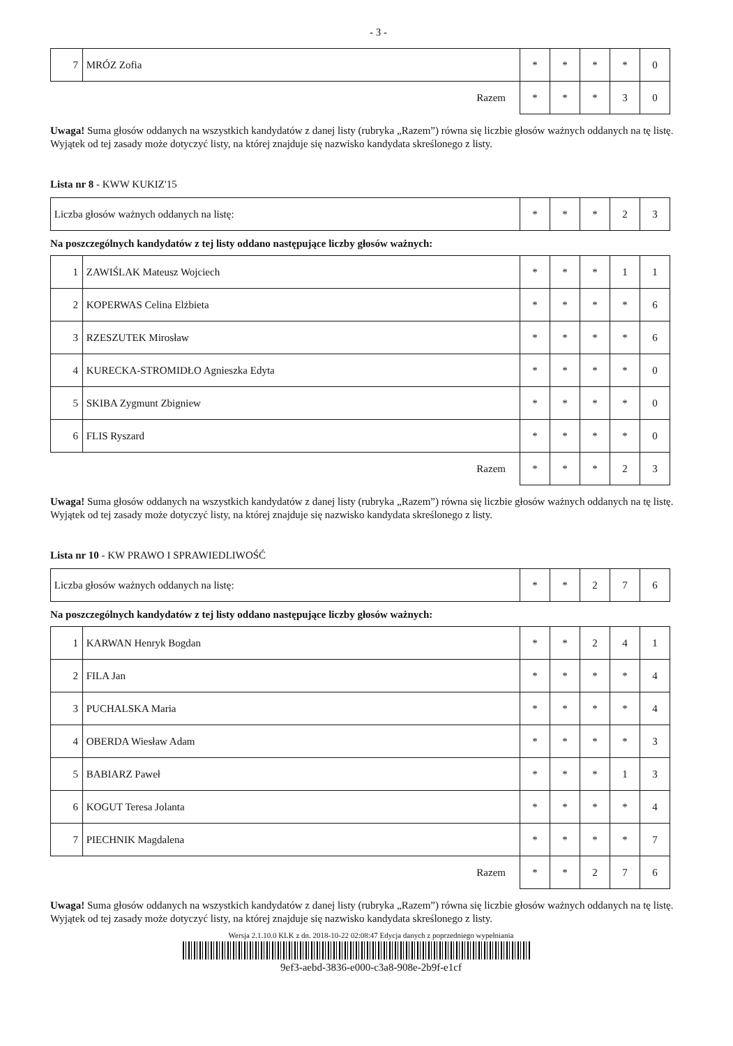- 3 -
| 7 | MRÓZ Zofia | * | * | * | * | 0 |
| Razem | | * | * | * | 3 | 0 |
Uwaga! Suma głosów oddanych na wszystkich kandydatów z danej listy (rubryka „Razem”) równa się liczbie głosów ważnych oddanych na tę listę. Wyjątek od tej zasady może dotyczyć listy, na której znajduje się nazwisko kandydata skreślonego z listy.
Lista nr 8 - KWW KUKIZ'15
| Liczba głosów ważnych oddanych na listę: | * | * | * | 2 | 3 |
Na poszczególnych kandydatów z tej listy oddano następujące liczby głosów ważnych:
| 1 | ZAWIŚLAK Mateusz Wojciech | * | * | * | 1 | 1 |
| 2 | KOPERWAS Celina Elżbieta | * | * | * | * | 6 |
| 3 | RZESZUTEK Mirosław | * | * | * | * | 6 |
| 4 | KURECKA-STROMIDŁO Agnieszka Edyta | * | * | * | * | 0 |
| 5 | SKIBA Zygmunt Zbigniew | * | * | * | * | 0 |
| 6 | FLIS Ryszard | * | * | * | * | 0 |
| Razem | | * | * | * | 2 | 3 |
Uwaga! Suma głosów oddanych na wszystkich kandydatów z danej listy (rubryka „Razem”) równa się liczbie głosów ważnych oddanych na tę listę. Wyjątek od tej zasady może dotyczyć listy, na której znajduje się nazwisko kandydata skreślonego z listy.
Lista nr 10 - KW PRAWO I SPRAWIEDLIWOŚĆ
| Liczba głosów ważnych oddanych na listę: | * | * | 2 | 7 | 6 |
Na poszczególnych kandydatów z tej listy oddano następujące liczby głosów ważnych:
| 1 | KARWAN Henryk Bogdan | * | * | 2 | 4 | 1 |
| 2 | FILA Jan | * | * | * | * | 4 |
| 3 | PUCHALSKA Maria | * | * | * | * | 4 |
| 4 | OBERDA Wiesław Adam | * | * | * | * | 3 |
| 5 | BABIARZ Paweł | * | * | * | 1 | 3 |
| 6 | KOGUT Teresa Jolanta | * | * | * | * | 4 |
| 7 | PIECHNIK Magdalena | * | * | * | * | 7 |
| Razem | | * | * | 2 | 7 | 6 |
Uwaga! Suma głosów oddanych na wszystkich kandydatów z danej listy (rubryka „Razem”) równa się liczbie głosów ważnych oddanych na tę listę. Wyjątek od tej zasady może dotyczyć listy, na której znajduje się nazwisko kandydata skreślonego z listy.
Wersja 2.1.10.0 KLK z dn. 2018-10-22 02:08:47 Edycja danych z poprzedniego wypełniania
9ef3-aebd-3836-e000-c3a8-908e-2b9f-e1cf